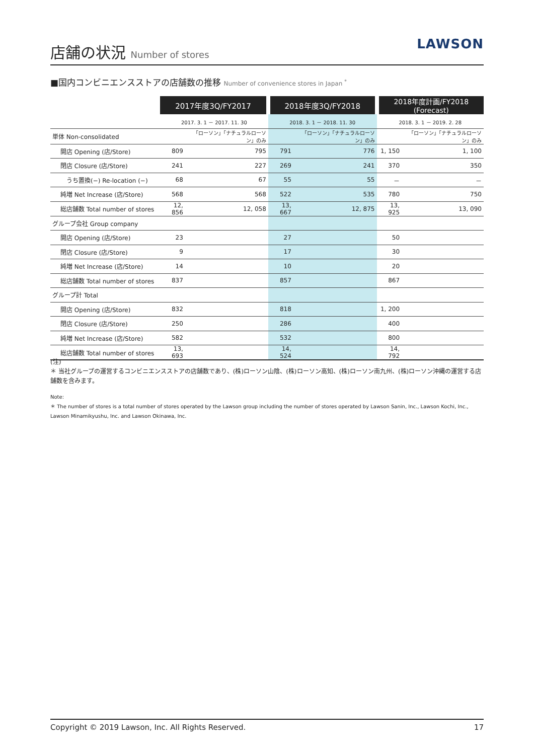店舗の状況 Number of stores
LAWSON
■国内コンビニエンスストアの店舗数の推移 Number of convenience stores in Japan <sup>*</sup>
| | 2017年度3Q/FY2017 | | 2018年度3Q/FY2018 | | 2018年度計画/FY2018 (Forecast) | |
| --- | --- | --- | --- | --- | --- | --- |
| | 2017. 3. 1 － 2017. 11. 30 | | 2018. 3. 1 － 2018. 11. 30 | | 2018. 3. 1 － 2019. 2. 28 | |
| 単体 Non-consolidated | | 「ローソン」「ナチュラルローソン」のみ | | 「ローソン」「ナチュラルローソン」のみ | | 「ローソン」「ナチュラルローソン」のみ |
| 開店 Opening (店/Store) | 809 | 795 | 791 | 776 | 1, 150 | 1, 100 |
| 閉店 Closure (店/Store) | 241 | 227 | 269 | 241 | 370 | 350 |
| うち置換(−) Re-location (−) | 68 | 67 | 55 | 55 | － | － |
| 純増 Net Increase (店/Store) | 568 | 568 | 522 | 535 | 780 | 750 |
| 総店舗数 Total number of stores | 12, 856 | 12, 058 | 13, 667 | 12, 875 | 13, 925 | 13, 090 |
| グループ会社 Group company | | | | | | |
| 開店 Opening (店/Store) | 23 | | 27 | | 50 | |
| 閉店 Closure (店/Store) | 9 | | 17 | | 30 | |
| 純増 Net Increase (店/Store) | 14 | | 10 | | 20 | |
| 総店舗数 Total number of stores | 837 | | 857 | | 867 | |
| グループ計 Total | | | | | | |
| 開店 Opening (店/Store) | 832 | | 818 | | 1, 200 | |
| 閉店 Closure (店/Store) | 250 | | 286 | | 400 | |
| 純増 Net Increase (店/Store) | 582 | | 532 | | 800 | |
| 総店舗数 Total number of stores | 13, 693 | | 14, 524 | | 14, 792 | |
(注)
＊ 当社グループの運営するコンビニエンスストアの店舗数であり、(株)ローソン山陰、(株)ローソン高知、(株)ローソン南九州、(株)ローソン沖縄の運営する店舗数を含みます。
Note:
＊ The number of stores is a total number of stores operated by the Lawson group including the number of stores operated by Lawson Sanin, Inc., Lawson Kochi, Inc., Lawson Minamikyushu, Inc. and Lawson Okinawa, Inc.
Copyright © 2019 Lawson, Inc. All Rights Reserved. 17